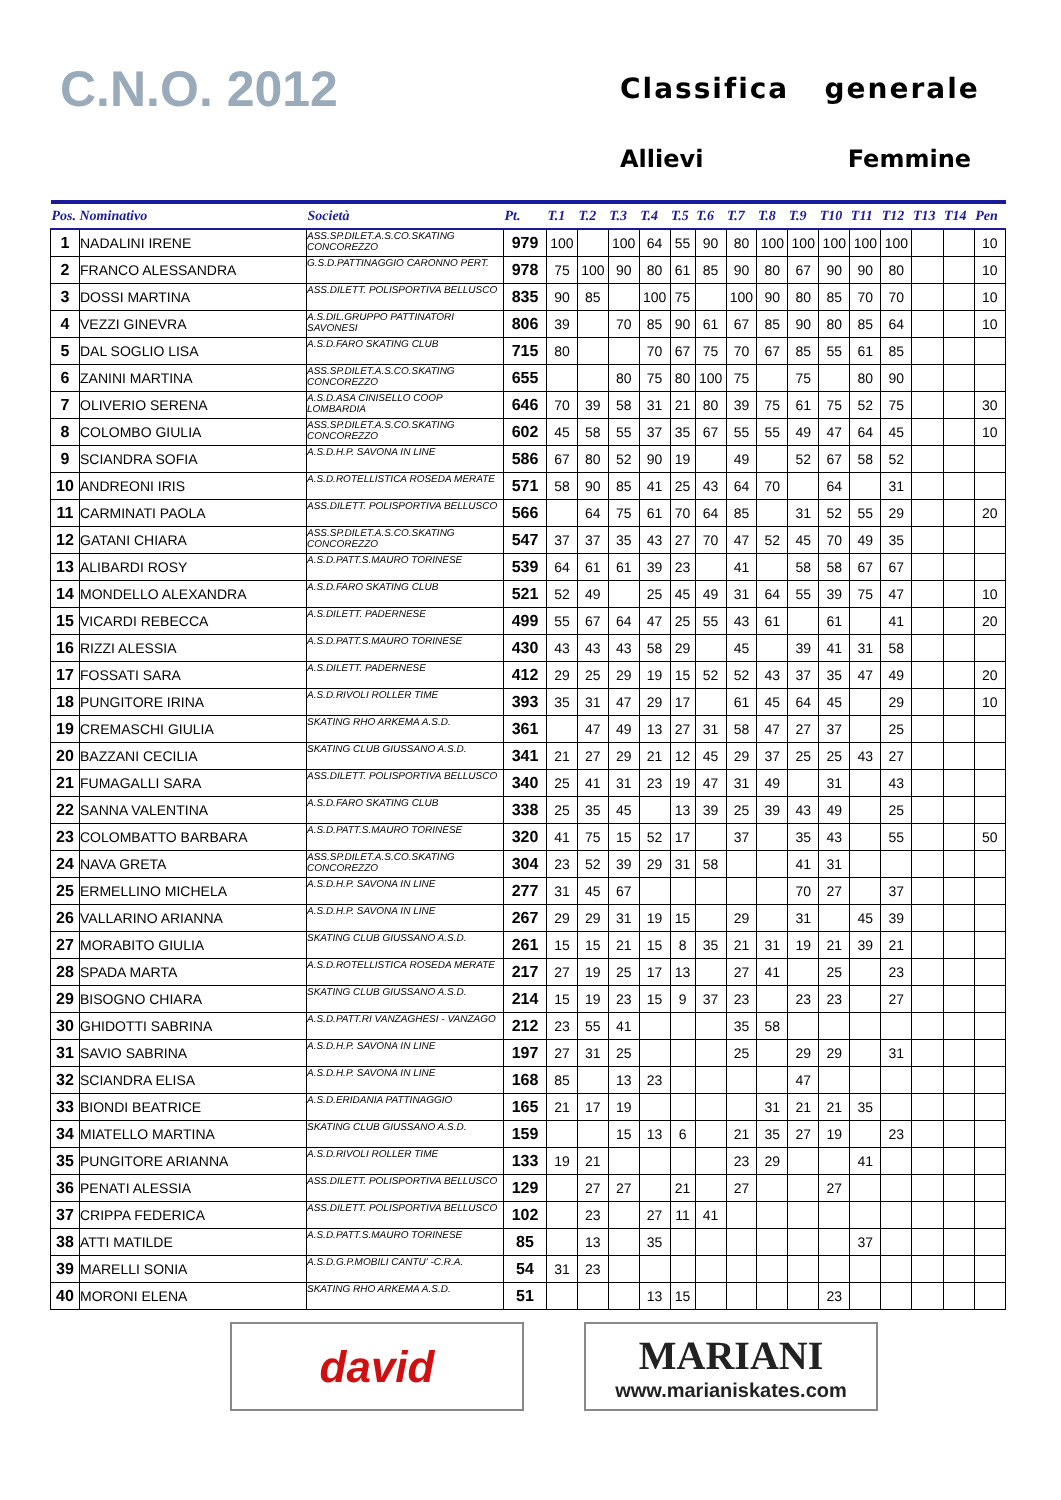C.N.O. 2012
Classifica generale
Allievi Femmine
| Pos. Nominativo | | Società | Pt. | T.1 | T.2 | T.3 | T.4 | T.5 | T.6 | T.7 | T.8 | T.9 | T10 | T11 | T12 | T13 | T14 | Pen |
| --- | --- | --- | --- | --- | --- | --- | --- | --- | --- | --- | --- | --- | --- | --- | --- | --- | --- | --- |
| 1 | NADALINI IRENE | ASS.SP.DILET.A.S.CO.SKATING CONCOREZZO | 979 | 100 | | 100 | 64 | 55 | 90 | 80 | 100 | 100 | 100 | 100 | 100 | | | 10 |
| 2 | FRANCO ALESSANDRA | G.S.D.PATTINAGGIO CARONNO PERT. | 978 | 75 | 100 | 90 | 80 | 61 | 85 | 90 | 80 | 67 | 90 | 90 | 80 | | | 10 |
| 3 | DOSSI MARTINA | ASS.DILETT. POLISPORTIVA BELLUSCO | 835 | 90 | 85 | | 100 | 75 | | 100 | 90 | 80 | 85 | 70 | 70 | | | 10 |
| 4 | VEZZI GINEVRA | A.S.DIL.GRUPPO PATTINATORI SAVONESI | 806 | 39 | | 70 | 85 | 90 | 61 | 67 | 85 | 90 | 80 | 85 | 64 | | | 10 |
| 5 | DAL SOGLIO LISA | A.S.D.FARO SKATING CLUB | 715 | 80 | | | 70 | 67 | 75 | 70 | 67 | 85 | 55 | 61 | 85 | | | |
| 6 | ZANINI MARTINA | ASS.SP.DILET.A.S.CO.SKATING CONCOREZZO | 655 | | | 80 | 75 | 80 | 100 | 75 | | 75 | | 80 | 90 | | | |
| 7 | OLIVERIO SERENA | A.S.D.ASA CINISELLO COOP LOMBARDIA | 646 | 70 | 39 | 58 | 31 | 21 | 80 | 39 | 75 | 61 | 75 | 52 | 75 | | | 30 |
| 8 | COLOMBO GIULIA | ASS.SP.DILET.A.S.CO.SKATING CONCOREZZO | 602 | 45 | 58 | 55 | 37 | 35 | 67 | 55 | 55 | 49 | 47 | 64 | 45 | | | 10 |
| 9 | SCIANDRA SOFIA | A.S.D.H.P. SAVONA IN LINE | 586 | 67 | 80 | 52 | 90 | 19 | | 49 | | 52 | 67 | 58 | 52 | | | |
| 10 | ANDREONI IRIS | A.S.D.ROTELLISTICA ROSEDA MERATE | 571 | 58 | 90 | 85 | 41 | 25 | 43 | 64 | 70 | | 64 | | 31 | | | |
| 11 | CARMINATI PAOLA | ASS.DILETT. POLISPORTIVA BELLUSCO | 566 | | 64 | 75 | 61 | 70 | 64 | 85 | | 31 | 52 | 55 | 29 | | | 20 |
| 12 | GATANI CHIARA | ASS.SP.DILET.A.S.CO.SKATING CONCOREZZO | 547 | 37 | 37 | 35 | 43 | 27 | 70 | 47 | 52 | 45 | 70 | 49 | 35 | | | |
| 13 | ALIBARDI ROSY | A.S.D.PATT.S.MAURO TORINESE | 539 | 64 | 61 | 61 | 39 | 23 | | 41 | | 58 | 58 | 67 | 67 | | | |
| 14 | MONDELLO ALEXANDRA | A.S.D.FARO SKATING CLUB | 521 | 52 | 49 | | 25 | 45 | 49 | 31 | 64 | 55 | 39 | 75 | 47 | | | 10 |
| 15 | VICARDI REBECCA | A.S.DILETT. PADERNESE | 499 | 55 | 67 | 64 | 47 | 25 | 55 | 43 | 61 | | 61 | | 41 | | | 20 |
| 16 | RIZZI ALESSIA | A.S.D.PATT.S.MAURO TORINESE | 430 | 43 | 43 | 43 | 58 | 29 | | 45 | | 39 | 41 | 31 | 58 | | | |
| 17 | FOSSATI SARA | A.S.DILETT. PADERNESE | 412 | 29 | 25 | 29 | 19 | 15 | 52 | 52 | 43 | 37 | 35 | 47 | 49 | | | 20 |
| 18 | PUNGITORE IRINA | A.S.D.RIVOLI ROLLER TIME | 393 | 35 | 31 | 47 | 29 | 17 | | 61 | 45 | 64 | 45 | | 29 | | | 10 |
| 19 | CREMASCHI GIULIA | SKATING RHO ARKEMA A.S.D. | 361 | | 47 | 49 | 13 | 27 | 31 | 58 | 47 | 27 | 37 | | 25 | | | |
| 20 | BAZZANI CECILIA | SKATING CLUB GIUSSANO A.S.D. | 341 | 21 | 27 | 29 | 21 | 12 | 45 | 29 | 37 | 25 | 25 | 43 | 27 | | | |
| 21 | FUMAGALLI SARA | ASS.DILETT. POLISPORTIVA BELLUSCO | 340 | 25 | 41 | 31 | 23 | 19 | 47 | 31 | 49 | | 31 | | 43 | | | |
| 22 | SANNA VALENTINA | A.S.D.FARO SKATING CLUB | 338 | 25 | 35 | 45 | | 13 | 39 | 25 | 39 | 43 | 49 | | 25 | | | |
| 23 | COLOMBATTO BARBARA | A.S.D.PATT.S.MAURO TORINESE | 320 | 41 | 75 | 15 | 52 | 17 | | 37 | | 35 | 43 | | 55 | | | 50 |
| 24 | NAVA GRETA | ASS.SP.DILET.A.S.CO.SKATING CONCOREZZO | 304 | 23 | 52 | 39 | 29 | 31 | 58 | | | 41 | 31 | | | | | |
| 25 | ERMELLINO MICHELA | A.S.D.H.P. SAVONA IN LINE | 277 | 31 | 45 | 67 | | | | | | 70 | 27 | | 37 | | | |
| 26 | VALLARINO ARIANNA | A.S.D.H.P. SAVONA IN LINE | 267 | 29 | 29 | 31 | 19 | 15 | | 29 | | 31 | | 45 | 39 | | | |
| 27 | MORABITO GIULIA | SKATING CLUB GIUSSANO A.S.D. | 261 | 15 | 15 | 21 | 15 | 8 | 35 | 21 | 31 | 19 | 21 | 39 | 21 | | | |
| 28 | SPADA MARTA | A.S.D.ROTELLISTICA ROSEDA MERATE | 217 | 27 | 19 | 25 | 17 | 13 | | 27 | 41 | | 25 | | 23 | | | |
| 29 | BISOGNO CHIARA | SKATING CLUB GIUSSANO A.S.D. | 214 | 15 | 19 | 23 | 15 | 9 | 37 | 23 | | 23 | 23 | | 27 | | | |
| 30 | GHIDOTTI SABRINA | A.S.D.PATT.RI VANZAGHESI - VANZAGO | 212 | 23 | 55 | 41 | | | | 35 | 58 | | | | | | | |
| 31 | SAVIO SABRINA | A.S.D.H.P. SAVONA IN LINE | 197 | 27 | 31 | 25 | | | | 25 | | 29 | 29 | | 31 | | | |
| 32 | SCIANDRA ELISA | A.S.D.H.P. SAVONA IN LINE | 168 | 85 | | 13 | 23 | | | | | 47 | | | | | | |
| 33 | BIONDI BEATRICE | A.S.D.ERIDANIA PATTINAGGIO | 165 | 21 | 17 | 19 | | | | | 31 | 21 | 21 | 35 | | | | |
| 34 | MIATELLO MARTINA | SKATING CLUB GIUSSANO A.S.D. | 159 | | | 15 | 13 | 6 | | 21 | 35 | 27 | 19 | | 23 | | | |
| 35 | PUNGITORE ARIANNA | A.S.D.RIVOLI ROLLER TIME | 133 | 19 | 21 | | | | | 23 | 29 | | | 41 | | | | |
| 36 | PENATI ALESSIA | ASS.DILETT. POLISPORTIVA BELLUSCO | 129 | | 27 | 27 | | 21 | | 27 | | | 27 | | | | | |
| 37 | CRIPPA FEDERICA | ASS.DILETT. POLISPORTIVA BELLUSCO | 102 | | 23 | | 27 | 11 | 41 | | | | | | | | | |
| 38 | ATTI MATILDE | A.S.D.PATT.S.MAURO TORINESE | 85 | | 13 | | 35 | | | | | | | 37 | | | | |
| 39 | MARELLI SONIA | A.S.D.G.P.MOBILI CANTU' -C.R.A. | 54 | 31 | 23 | | | | | | | | | | | | | |
| 40 | MORONI ELENA | SKATING RHO ARKEMA A.S.D. | 51 | | | | 13 | 15 | | | | | 23 | | | | | |
david MARIANI
www.marianiskates.com